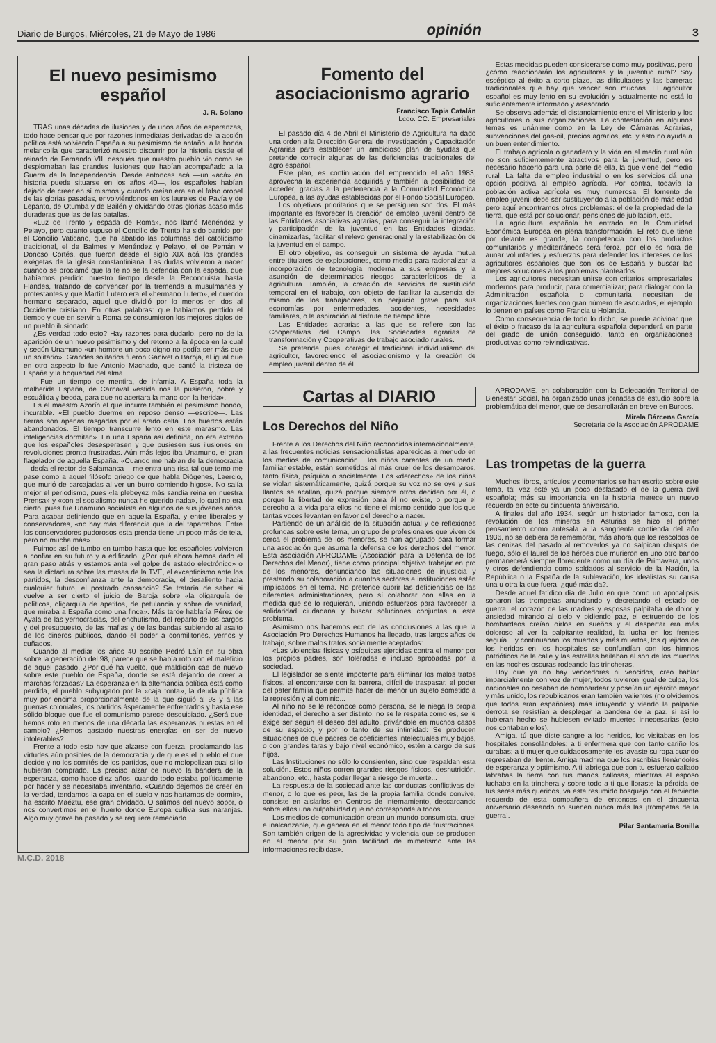Diario de Burgos, Miércoles, 21 de Mayo de 1986 opinión 3
El nuevo pesimismo español
J. R. Solano
TRAS unas décadas de ilusiones y de unos años de esperanzas, todo hace pensar que por razones inmediatas derivadas de la acción política está volviendo España a su pesimismo de antaño, a la honda melancolía que caracterizó nuestro discurrir por la historia desde el reinado de Fernando VII, después que nuestro pueblo vio como se desplomaban las grandes ilusiones que habían acompañado a la Guerra de la Independencia. Desde entonces acá —un «acá» en historia puede situarse en los años 40—, los españoles habían dejado de creer en sí mismos y cuando creían era en el falso oropel de las glorias pasadas, envolviéndonos en los laureles de Pavía y de Lepanto, de Otumba y de Bailén y olvidando otras glorias acaso más duraderas que las de las batallas.
«Luz de Trento y espada de Roma», nos llamó Menéndez y Pelayo, pero cuanto supuso el Concilio de Trento ha sido barrido por el Concilio Vaticano, que ha abatido las columnas del catolicismo tradicional, el de Balmes y Menéndez y Pelayo, el de Pemán y Donoso Cortés, que fueron desde el siglo XIX acá los grandes exégetas de la Iglesia constantiniana. Las dudas volvieron a nacer cuando se proclamó que la fe no se la defendía con la espada, que habíamos perdido nuestro tiempo desde la Reconquista hasta Flandes, tratando de convencer por la tremenda a musulmanes y protestantes y que Martín Lutero era el «hermano Lutero», el querido hermano separado, aquel que dividió por lo menos en dos al Occidente cristiano. En otras palabras: que habíamos perdido el tiempo y que en servir a Roma se consumieron los mejores siglos de un pueblo ilusionado.
¿Es verdad todo esto? Hay razones para dudarlo, pero no de la aparición de un nuevo pesimismo y del retorno a la época en la cual y según Unamuno «un hombre un poco digno no podía ser más que un solitario». Grandes solitarios fueron Ganivet o Baroja, al igual que en otro aspecto lo fue Antonio Machado, que cantó la tristeza de España y la hoquedad del alma.
—Fue un tiempo de mentira, de infamia. A España toda la malherida España, de Carnaval vestida nos la pusieron, pobre y escuálida y beoda, para que no acertara la mano con la herida».
Es el maestro Azorín el que incurre también el pesimismo hondo, incurable. «El pueblo duerme en reposo denso —escribe—. Las tierras son apenas rasgadas por el arado celta. Los huertos están abandonados. El tiempo transcurre lento en este marasmo. Las inteligencias dormitan». En una España así definida, no era extraño que los españoles desesperasen y que pusiesen sus ilusiones en revoluciones pronto frustradas. Aún más lejos iba Unamuno, el gran flagelador de aquella España. «Cuando me hablan de la democracia —decía el rector de Salamanca— me entra una risa tal que temo me pase como a aquel filósofo griego de que habla Diógenes, Laercio, que murió de carcajadas al ver un burro comiendo higos». No salía mejor el periodismo, pues «la plebeyez más sandia reina en nuestra Prensa» y «con el socialismo nunca he querido nada», lo cual no era cierto, pues fue Unamuno socialista en algunos de sus jóvenes años. Para acabar definiendo que en aquella España, y entre liberales y conservadores, «no hay más diferencia que la del taparrabos. Entre los conservadores pudorosos esta prenda tiene un poco más de tela, pero no mucha más».
Fuimos así de tumbo en tumbo hasta que los españoles volvieron a confiar en su futuro y a edificarlo. ¿Por qué ahora hemos dado el gran paso atrás y estamos ante «el golpe de estado electrónico» o sea la dictadura sobre las masas de la TVE, el excepticismo ante los partidos, la desconfianza ante la democracia, el desaliento hacia cualquier futuro, el postrado cansancio? Se trataría de saber si vuelve a ser cierto el juicio de Baroja sobre «la oligarquía de políticos, oligarquía de apetitos, de petulancia y sobre de vanidad, que miraba a España como una finca». Más tarde hablaría Pérez de Ayala de las yernocracias, del enchufismo, del reparto de los cargos y del presupuesto, de las mafias y de las bandas subiendo al asalto de los dineros públicos, dando el poder a conmilitones, yernos y cuñados.
Cuando al mediar los años 40 escribe Pedró Laín en su obra sobre la generación del 98, parece que se había roto con el maleficio de aquel pasado. ¿Por qué ha vuelto, qué maldición cae de nuevo sobre este pueblo de España, donde se está dejando de creer a marchas forzadas? La esperanza en la alternancia política está como perdida, el pueblo subyugado por la «caja tonta», la deuda pública muy por encima proporcionalmente de la que siguió al 98 y a las guerras coloniales, los partidos ásperamente enfrentados y hasta ese sólido bloque que fue el comunismo parece desquiciado. ¿Será que hemos roto en menos de una década las esperanzas puestas en el cambio? ¿Hemos gastado nuestras energías en ser de nuevo intolerables?
Frente a todo esto hay que alzarse con fuerza, proclamando las virtudes aún posibles de la democracia y de que es el pueblo el que decide y no los comités de los partidos, que no molopolizan cual si lo hubieran comprado. Es preciso alzar de nuevo la bandera de la esperanza, como hace diez años, cuando todo estaba políticamente por hacer y se necesitaba inventarlo. «Cuando dejemos de creer en la verdad, tendamos la capa en el suelo y nos hartamos de dormir», ha escrito Maéztu, ese gran olvidado. O salimos del nuevo sopor, o nos convertimos en el huerto donde Europa cultiva sus naranjas. Algo muy grave ha pasado y se requiere remediarlo.
Fomento del asociacionismo agrario
Francisco Tapia Catalán
Lcdo. CC. Empresariales
El pasado día 4 de Abril el Ministerio de Agricultura ha dado una orden a la Dirección General de Investigación y Capacitación Agrarias para establecer un ambicioso plan de ayudas que pretende corregir algunas de las deficiencias tradicionales del agro español.
Este plan, es continuación del emprendido el año 1983, aprovecha la experiencia adquirida y también la posibilidad de acceder, gracias a la pertenencia a la Comunidad Económica Europea, a las ayudas establecidas por el Fondo Social Europeo.
Los objetivos prioritarios que se persiguen son dos. El más importante es favorecer la creación de empleo juvenil dentro de las Entidades asociativas agrarias, para conseguir la integración y participación de la juventud en las Entidades citadas, dinamizarlas, facilitar el relevo generacional y la estabilización de la juventud en el campo.
El otro objetivo, es conseguir un sistema de ayuda mutua entre titulares de explotaciones, como medio para racionalizar la incorporación de tecnología moderna a sus empresas y la asunción de determinados riesgos característicos de la agricultura. También, la creación de servicios de sustitución temporal en el trabajo, con objeto de facilitar la ausencia del mismo de los trabajadores, sin perjuicio grave para sus economías por enfermedades, accidentes, necesidades familiares, o la aspiración al disfrute de tiempo libre.
Las Entidades agrarias a las que se refiere son las Cooperativas del Campo, las Sociedades agrarias de transformación y Cooperativas de trabajo asociado rurales.
Se pretende, pues, corregir el tradicional individualismo del agricultor, favoreciendo el asociacionismo y la creación de empleo juvenil dentro de él.
Estas medidas pueden considerarse como muy positivas, pero ¿cómo reaccionarán los agricultores y la juventud rural? Soy escéptico al éxito a corto plazo, las dificultades y las barreras tradicionales que hay que vencer son muchas. El agricultor español es muy lento en su evolución y actualmente no está lo suficientemente informado y asesorado.
Se observa además el distanciamiento entre el Ministerio y los agricultores o sus organizaciones. La contestación en algunos temas es unánime como en la Ley de Cámaras Agrarias, subvenciones del gas-oil, precios agrarios, etc. y ésto no ayuda a un buen entendimiento.
El trabajo agrícola o ganadero y la vida en el medio rural aún no son suficientemente atractivos para la juventud, pero es necesario hacerlo para una parte de ella, la que viene del medio rural. La falta de empleo industrial o en los servicios dá una opción positiva al empleo agrícola. Por contra, todavía la población activa agrícola es muy numerosa. El fomento de empleo juvenil debe ser sustituyendo a la población de más edad pero aquí encontramos otros problemas: el de la propiedad de la tierra, que está por solucionar, pensiones de jubilación, etc.
La agricultura española ha entrado en la Comunidad Económica Europea en plena transformación. El reto que tiene por delante es grande, la competencia con los productos comunitarios y mediterráneos será feroz, por ello es hora de aunar voluntades y esfuerzos para defender los intereses de los agricultores españoles que son los de España y buscar las mejores soluciones a los problemas planteados.
Los agricultores necesitan unirse con criterios empresariales modernos para producir, para comercializar; para dialogar con la Adminitración española o comunitaria necesitan de organizaciones fuertes con gran número de asociados, el ejemplo lo tienen en países como Francia u Holanda.
Como consecuencia de todo lo dicho, se puede adivinar que el éxito o fracaso de la agricultura española dependerá en parte del grado de unión conseguido, tanto en organizaciones productivas como reivindicativas.
Cartas al DIARIO
Los Derechos del Niño
Frente a los Derechos del Niño reconocidos internacionalmente, a las frecuentes noticias sensacionalistas aparecidas a menudo en los medios de comunicación... los niños carentes de un medio familiar estable, están sometidos al más cruel de los desamparos, tanto física, psíquica o socialmente. Los «derechos» de los niños se violan sistemáticamente, quizá porque su voz no se oye y sus llantos se acallan, quizá porque siempre otros deciden por él, o porque la libertad de expresión para él no existe, o porque el derecho a la vida para ellos no tiene el mismo sentido que los que tantas voces levantan en favor del derecho a nacer.
Partiendo de un análisis de la situación actual y de reflexiones profundas sobre este tema, un grupo de profesionales que viven de cerca el problema de los menores, se han agrupado para formar una asociación que asuma la defensa de los derechos del menor. Esta asociación APRODAME (Asociación para la Defensa de los Derechos del Menor), tiene como principal objetivo trabajar en pro de los menores, denunciando las situaciones de injusticia y prestando su colaboración a cuantos sectores e instituciones estén implicados en el tema. No pretende cubrir las deficiencias de las diferentes administraciones, pero sí colaborar con ellas en la medida que se lo requieran, uniendo esfuerzos para favorecer la solidaridad ciudadana y buscar soluciones conjuntas a este problema.
Asimismo nos hacemos eco de las conclusiones a las que la Asociación Pro Derechos Humanos ha llegado, tras largos años de trabajo, sobre malos tratos socialmente aceptados:
«Las violencias físicas y psíquicas ejercidas contra el menor por los propios padres, son toleradas e incluso aprobadas por la sociedad.
El legislador se siente impotente para eliminar los malos tratos físicos, al encontrarse con la barrera, difícil de traspasar, el poder del pater familia que permite hacer del menor un sujeto sometido a la represión y al dominio...
Al niño no se le reconoce como persona, se le niega la propia identidad, el derecho a ser distinto, no se le respeta como es, se le exige ser según el deseo del adulto, privándole en muchos casos de su espacio, y por lo tanto de su intimidad: Se producen situaciones de que padres de coeficientes intelectuales muy bajos, o con grandes taras y bajo nivel económico, estén a cargo de sus hijos.
Las Instituciones no sólo lo consienten, sino que respaldan esta solución. Estos niños corren grandes riesgos físicos, desnutrición, abandono, etc., hasta poder llegar a riesgo de muerte...
La respuesta de la sociedad ante las conductas conflictivas del menor, o lo que es peor, las de la propia familia donde convive, consiste en aislarlos en Centros de internamiento, descargando sobre ellos una culpabilidad que no corresponde a todos.
Los medios de comunicación crean un mundo consumista, cruel e inalcanzable, que genera en el menor todo tipo de frustraciones. Son también origen de la agresividad y violencia que se producen en el menor por su gran facilidad de mimetismo ante las informaciones recibidas».
APRODAME, en colaboración con la Delegación Territorial de Bienestar Social, ha organizado unas jornadas de estudio sobre la problemática del menor, que se desarrollarán en breve en Burgos.
Mirela Bárcena García
Secretaria de la Asociación APRODAME
Las trompetas de la guerra
Muchos libros, artículos y comentarios se han escrito sobre este tema, tal vez esté ya un poco desfasado el de la guerra civil española; más su importancia en la historia merece un nuevo recuerdo en este su cincuenta aniversario.
A finales del año 1934, según un historiador famoso, con la revolución de los mineros en Asturias se hizo el primer pensamiento como antesala a la sangrienta contienda del año 1936, no se debiera de rememorar, más ahora que los rescoldos de las cenizas del pasado al removerlos ya no salpican chispas de fuego, sólo el laurel de los héroes que murieron en uno otro bando permanecerá siempre floreciente como un día de Primavera, unos y otros defendiendo como soldados al servicio de la Nación, la República o la España de la sublevación, los idealistas su causa una u otra la que fuera, ¿qué más da?.
Desde aquel fatídico día de Julio en que como un apocalipsis sonaron las trompetas anunciando y decretando el estado de guerra, el corazón de las madres y esposas palpitaba de dolor y ansiedad mirando al cielo y pidiendo paz, el estruendo de los bombardeos creían oírlos en sueños y el despertar era más doloroso al ver la palpitante realidad, la lucha en los frentes seguía... y continuaban los muertos y más muertos, los quejidos de los heridos en los hospitales se confundían con los himnos patrióticos de la calle y las estrellas bailaban al son de los muertos en las noches oscuras rodeando las trincheras.
Hoy que ya no hay vencedores ni vencidos, creo hablar imparcialmente con voz de mujer, todos tuvieron igual de culpa, los nacionales no cesaban de bombardear y poseían un ejército mayor y más unido, los republicanos eran también valientes (no olvidemos que todos eran españoles) más intuyendo y viendo la palpable derrota se resistían a desplegar la bandera de la paz, si así lo hubieran hecho se hubiesen evitado muertes innecesarias (esto nos contaban ellos).
Amiga, tú que diste sangre a los heridos, los visitabas en los hospitales consolándoles; a ti enfermera que con tanto cariño los curabas; a ti mujer que cuidadosamente les lavaste su ropa cuando regresaban del frente. Amiga madrina que los escribías llenándoles de esperanza y optimismo. A ti labriega que con tu esfuerzo callado labrabas la tierra con tus manos callosas, mientras el esposo luchaba en la trinchera y sobre todo a ti que lloraste la pérdida de tus seres más queridos, va este resumido bosquejo con el ferviente recuerdo de esta compañera de entonces en el cincuenta aniversario deseando no suenen nunca más las ¡trompetas de la guerra!.
Pilar Santamaría Bonilla
M.C.D. 2018